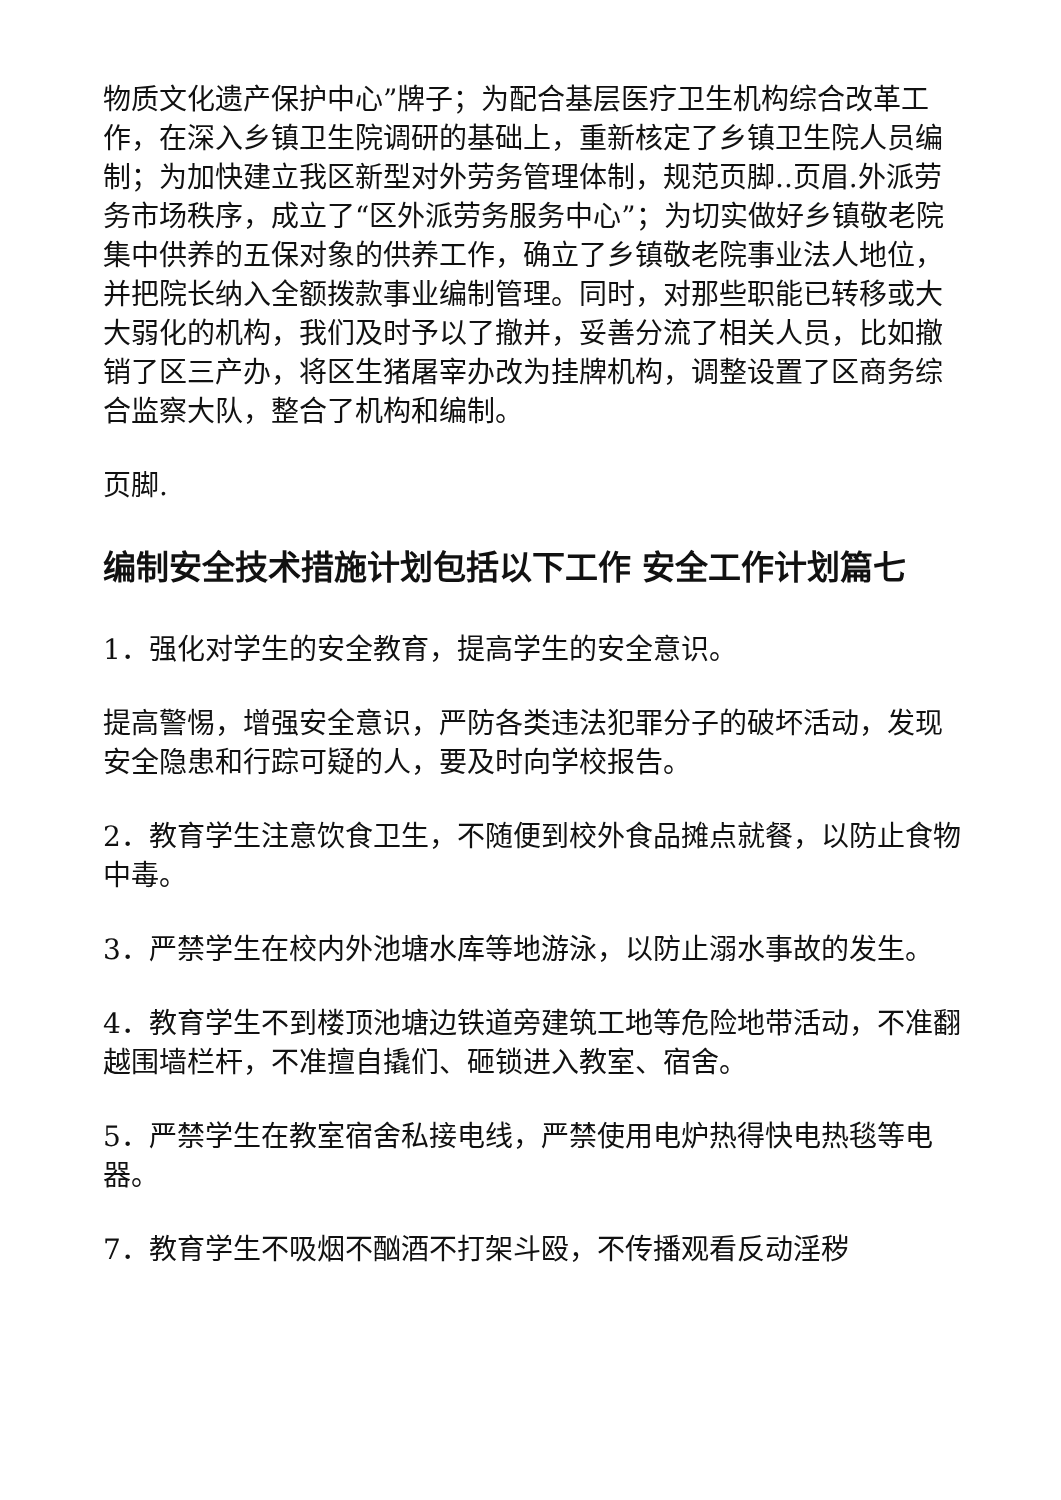物质文化遗产保护中心”牌子；为配合基层医疗卫生机构综合改革工作，在深入乡镇卫生院调研的基础上，重新核定了乡镇卫生院人员编制；为加快建立我区新型对外劳务管理体制，规范页脚..页眉.外派劳务市场秩序，成立了“区外派劳务服务中心”；为切实做好乡镇敬老院集中供养的五保对象的供养工作，确立了乡镇敬老院事业法人地位，并把院长纳入全额拨款事业编制管理。同时，对那些职能已转移或大大弱化的机构，我们及时予以了撤并，妥善分流了相关人员，比如撤销了区三产办，将区生猪屠宰办改为挂牌机构，调整设置了区商务综合监察大队，整合了机构和编制。
页脚.
编制安全技术措施计划包括以下工作 安全工作计划篇七
1．强化对学生的安全教育，提高学生的安全意识。
提高警惕，增强安全意识，严防各类违法犯罪分子的破坏活动，发现安全隐患和行踪可疑的人，要及时向学校报告。
2．教育学生注意饮食卫生，不随便到校外食品摊点就餐，以防止食物中毒。
3．严禁学生在校内外池塘水库等地游泳，以防止溺水事故的发生。
4．教育学生不到楼顶池塘边铁道旁建筑工地等危险地带活动，不准翻越围墙栏杆，不准擅自撬们、砸锁进入教室、宿舍。
5．严禁学生在教室宿舍私接电线，严禁使用电炉热得快电热毯等电器。
7．教育学生不吸烟不酗酒不打架斗殴，不传播观看反动淫秽